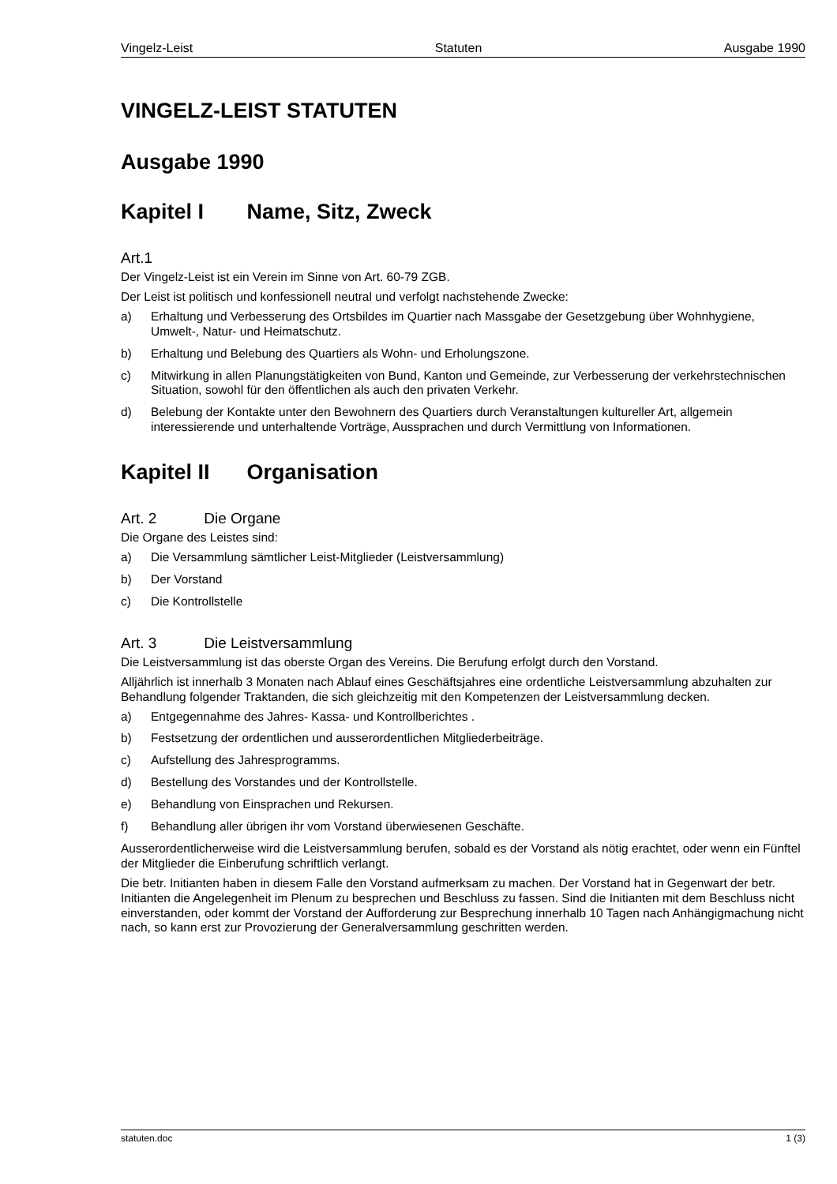Vingelz-Leist Statuten Ausgabe 1990
VINGELZ-LEIST STATUTEN
Ausgabe 1990
Kapitel I Name, Sitz, Zweck
Art.1
Der Vingelz-Leist ist ein Verein im Sinne von Art. 60-79 ZGB.
Der Leist ist politisch und konfessionell neutral und verfolgt nachstehende Zwecke:
a) Erhaltung und Verbesserung des Ortsbildes im Quartier nach Massgabe der Gesetzgebung über Wohnhygiene, Umwelt-, Natur- und Heimatschutz.
b) Erhaltung und Belebung des Quartiers als Wohn- und Erholungszone.
c) Mitwirkung in allen Planungstätigkeiten von Bund, Kanton und Gemeinde, zur Verbesserung der verkehrstechnischen Situation, sowohl für den öffentlichen als auch den privaten Verkehr.
d) Belebung der Kontakte unter den Bewohnern des Quartiers durch Veranstaltungen kultureller Art, allgemein interessierende und unterhaltende Vorträge, Aussprachen und durch Vermittlung von Informationen.
Kapitel II Organisation
Art. 2 Die Organe
Die Organe des Leistes sind:
a) Die Versammlung sämtlicher Leist-Mitglieder (Leistversammlung)
b) Der Vorstand
c) Die Kontrollstelle
Art. 3 Die Leistversammlung
Die Leistversammlung ist das oberste Organ des Vereins. Die Berufung erfolgt durch den Vorstand.
Alljährlich ist innerhalb 3 Monaten nach Ablauf eines Geschäftsjahres eine ordentliche Leistversammlung abzuhalten zur Behandlung folgender Traktanden, die sich gleichzeitig mit den Kompetenzen der Leistversammlung decken.
a) Entgegennahme des Jahres- Kassa- und Kontrollberichtes .
b) Festsetzung der ordentlichen und ausserordentlichen Mitgliederbeiträge.
c) Aufstellung des Jahresprogramms.
d) Bestellung des Vorstandes und der Kontrollstelle.
e) Behandlung von Einsprachen und Rekursen.
f) Behandlung aller übrigen ihr vom Vorstand überwiesenen Geschäfte.
Ausserordentlicherweise wird die Leistversammlung berufen, sobald es der Vorstand als nötig erachtet, oder wenn ein Fünftel der Mitglieder die Einberufung schriftlich verlangt.
Die betr. Initianten haben in diesem Falle den Vorstand aufmerksam zu machen. Der Vorstand hat in Gegenwart der betr. Initianten die Angelegenheit im Plenum zu besprechen und Beschluss zu fassen. Sind die Initianten mit dem Beschluss nicht einverstanden, oder kommt der Vorstand der Aufforderung zur Besprechung innerhalb 10 Tagen nach Anhängigmachung nicht nach, so kann erst zur Provozierung der Generalversammlung geschritten werden.
statuten.doc 1 (3)